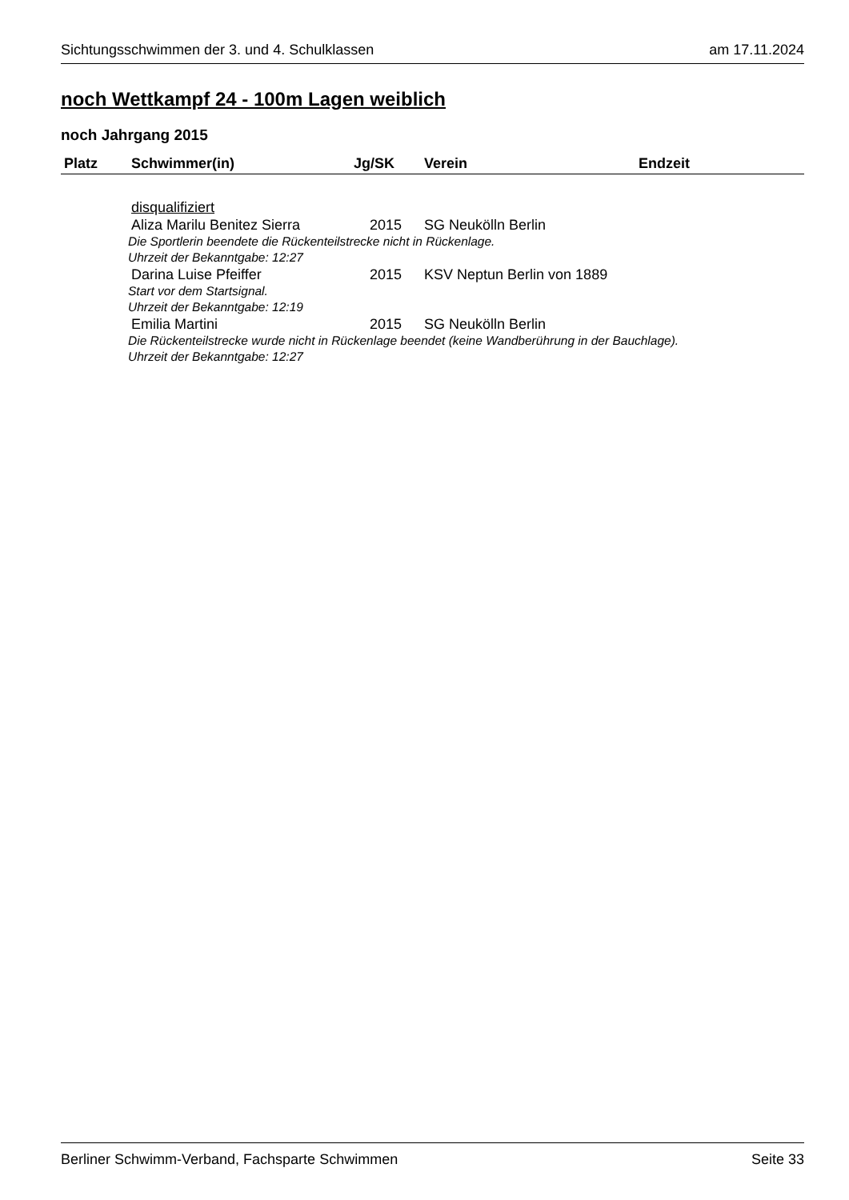Sichtungsschwimmen der 3. und 4. Schulklassen am 17.11.2024
noch Wettkampf 24 - 100m Lagen weiblich
noch Jahrgang 2015
| Platz | Schwimmer(in) | Jg/SK | Verein | Endzeit |
| --- | --- | --- | --- | --- |
| | disqualifiziert | | | |
| | Aliza Marilu Benitez Sierra | 2015 | SG Neukölln Berlin | |
| Die Sportlerin beendete die Rückenteilstrecke nicht in Rückenlage. Uhrzeit der Bekanntgabe: 12:27 | | | | |
| | Darina Luise Pfeiffer | 2015 | KSV Neptun Berlin von 1889 | |
| Start vor dem Startsignal. Uhrzeit der Bekanntgabe: 12:19 | | | | |
| | Emilia Martini | 2015 | SG Neukölln Berlin | |
| Die Rückenteilstrecke wurde nicht in Rückenlage beendet (keine Wandberührung in der Bauchlage). Uhrzeit der Bekanntgabe: 12:27 | | | | |
Berliner Schwimm-Verband, Fachsparte Schwimmen Seite 33